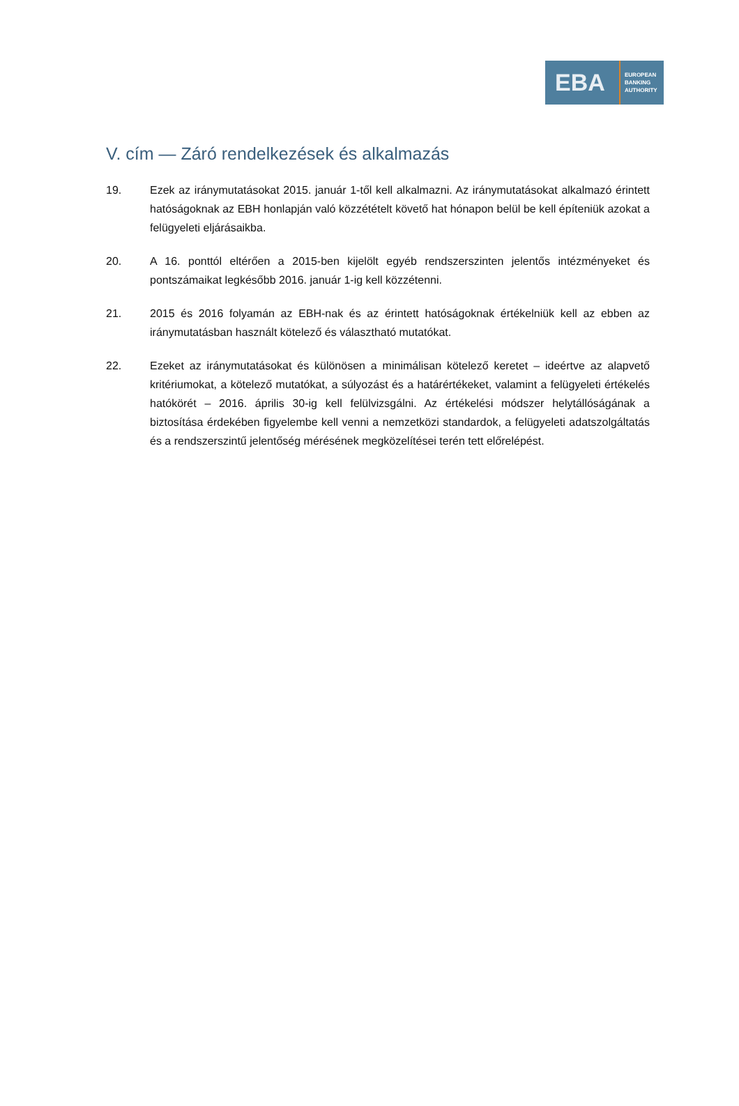EBA
EUROPEAN
BANKING
AUTHORITY
V. cím — Záró rendelkezések és alkalmazás
19. Ezek az iránymutatásokat 2015. január 1-től kell alkalmazni. Az iránymutatásokat alkalmazó érintett hatóságoknak az EBH honlapján való közzétételt követő hat hónapon belül be kell építeniük azokat a felügyeleti eljárásaikba.
20. A 16. ponttól eltérően a 2015-ben kijelölt egyéb rendszerszinten jelentős intézményeket és pontszámaikat legkésőbb 2016. január 1-ig kell közzétenni.
21. 2015 és 2016 folyamán az EBH-nak és az érintett hatóságoknak értékelniük kell az ebben az iránymutatásban használt kötelező és választható mutatókat.
22. Ezeket az iránymutatásokat és különösen a minimálisan kötelező keretet – ideértve az alapvető kritériumokat, a kötelező mutatókat, a súlyozást és a határértékeket, valamint a felügyeleti értékelés hatókörét – 2016. április 30-ig kell felülvizsgálni. Az értékelési módszer helytállóságának a biztosítása érdekében figyelembe kell venni a nemzetközi standardok, a felügyeleti adatszolgáltatás és a rendszerszintű jelentőség mérésének megközelítései terén tett előrelépést.